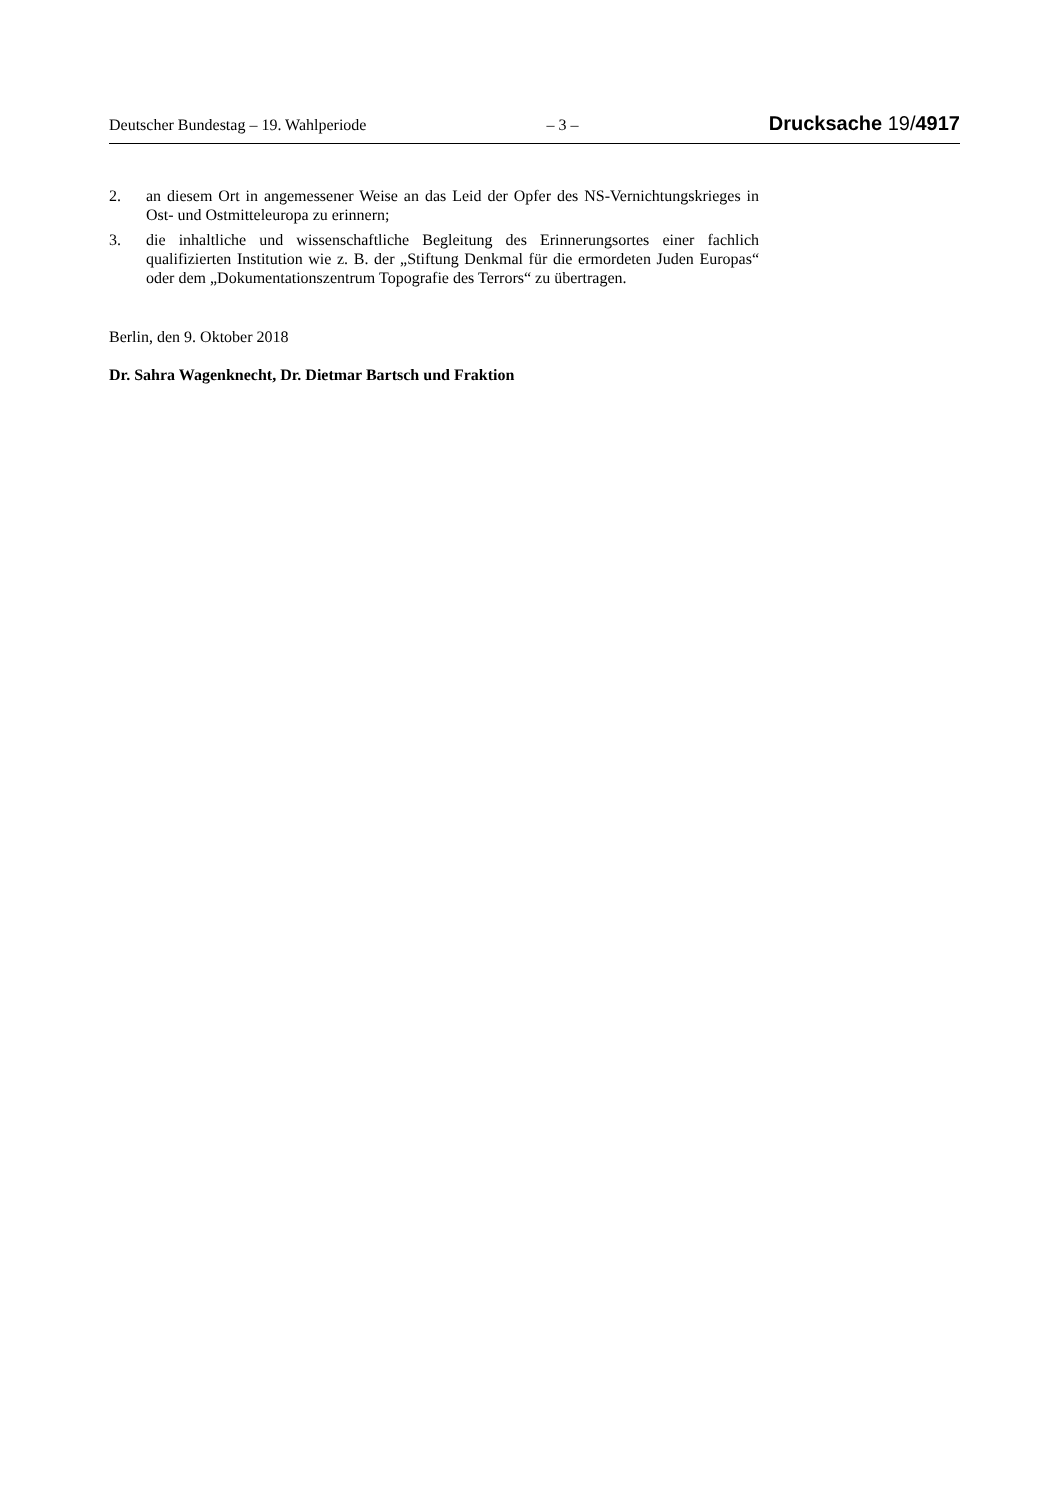Deutscher Bundestag – 19. Wahlperiode – 3 – Drucksache 19/4917
2. an diesem Ort in angemessener Weise an das Leid der Opfer des NS-Vernich­tungskrieges in Ost- und Ostmitteleuropa zu erinnern;
3. die inhaltliche und wissenschaftliche Begleitung des Erinnerungsortes einer fach­lich qualifizierten Institution wie z. B. der „Stiftung Denkmal für die ermordeten Juden Europas“ oder dem „Dokumentationszentrum Topografie des Terrors“ zu übertragen.
Berlin, den 9. Oktober 2018
Dr. Sahra Wagenknecht, Dr. Dietmar Bartsch und Fraktion